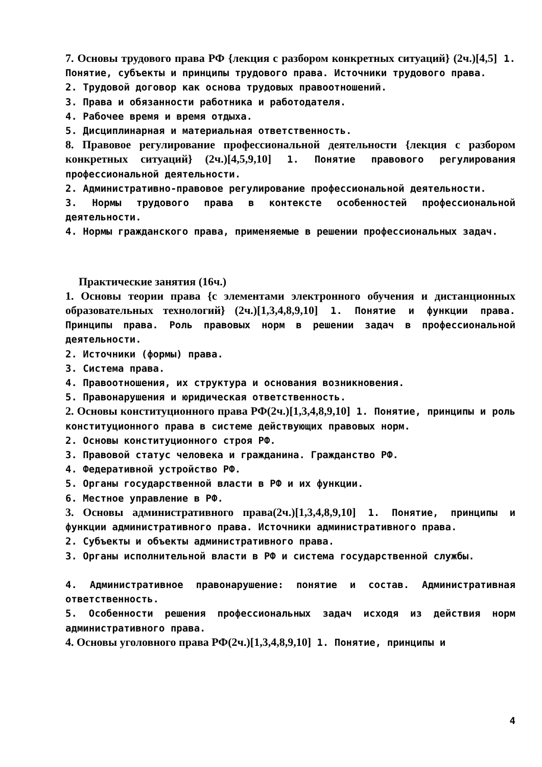7. Основы трудового права РФ {лекция с разбором конкретных ситуаций} (2ч.)[4,5] 1. Понятие, субъекты и принципы трудового права. Источники трудового права.
2. Трудовой договор как основа трудовых правоотношений.
3. Права и обязанности работника и работодателя.
4. Рабочее время и время отдыха.
5. Дисциплинарная и материальная ответственность.
8. Правовое регулирование профессиональной деятельности {лекция с разбором конкретных ситуаций} (2ч.)[4,5,9,10] 1. Понятие правового регулирования профессиональной деятельности.
2. Административно-правовое регулирование профессиональной деятельности.
3. Нормы трудового права в контексте особенностей профессиональной деятельности.
4. Нормы гражданского права, применяемые в решении профессиональных задач.
Практические занятия (16ч.)
1. Основы теории права {с элементами электронного обучения и дистанционных образовательных технологий} (2ч.)[1,3,4,8,9,10] 1. Понятие и функции права. Принципы права. Роль правовых норм в решении задач в профессиональной деятельности.
2. Источники (формы) права.
3. Система права.
4. Правоотношения, их структура и основания возникновения.
5. Правонарушения и юридическая ответственность.
2. Основы конституционного права РФ(2ч.)[1,3,4,8,9,10] 1. Понятие, принципы и роль конституционного права в системе действующих правовых норм.
2. Основы конституционного строя РФ.
3. Правовой статус человека и гражданина. Гражданство РФ.
4. Федеративной устройство РФ.
5. Органы государственной власти в РФ и их функции.
6. Местное управление в РФ.
3. Основы административного права(2ч.)[1,3,4,8,9,10] 1. Понятие, принципы и функции административного права. Источники административного права.
2. Субъекты и объекты административного права.
3. Органы исполнительной власти в РФ и система государственной службы.
4. Административное правонарушение: понятие и состав. Административная ответственность.
5. Особенности решения профессиональных задач исходя из действия норм административного права.
4. Основы уголовного права РФ(2ч.)[1,3,4,8,9,10] 1. Понятие, принципы и
4